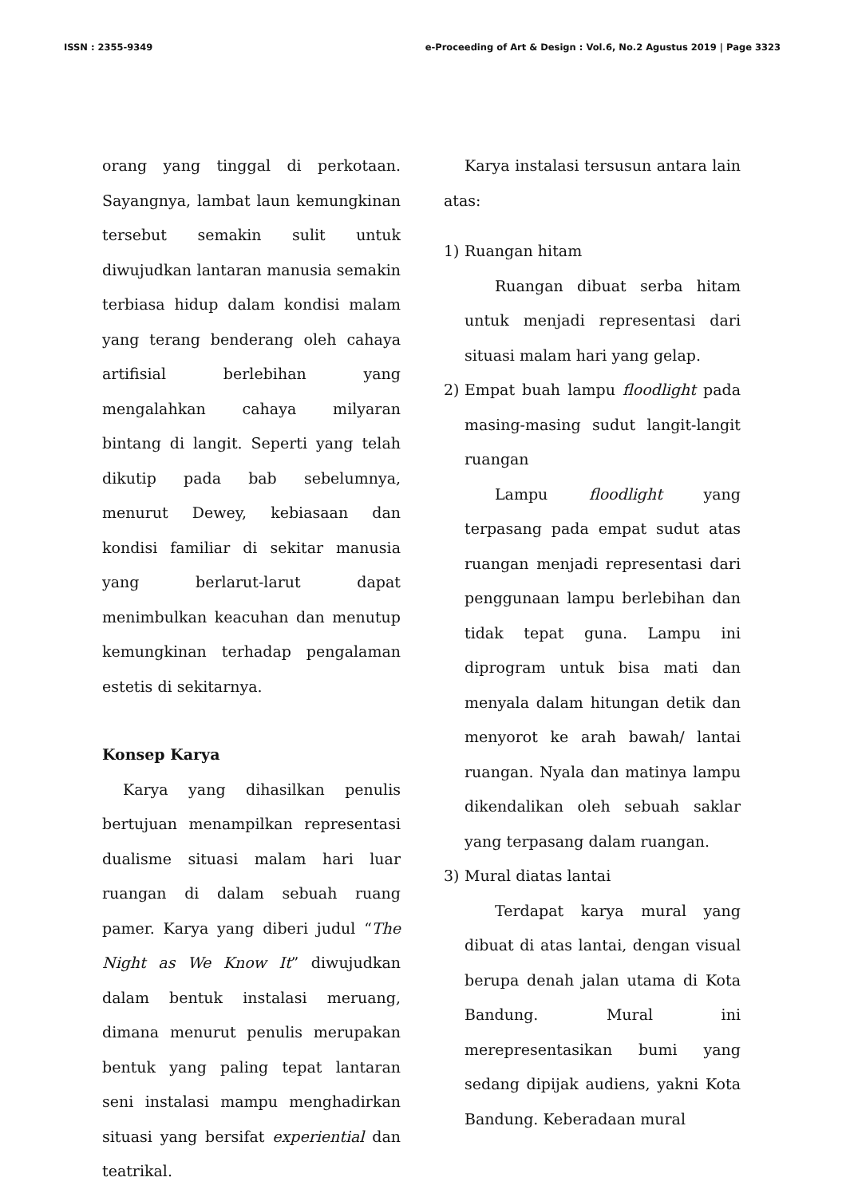ISSN : 2355-9349 e-Proceeding of Art & Design : Vol.6, No.2 Agustus 2019 | Page 3323
orang yang tinggal di perkotaan. Sayangnya, lambat laun kemungkinan tersebut semakin sulit untuk diwujudkan lantaran manusia semakin terbiasa hidup dalam kondisi malam yang terang benderang oleh cahaya artifisial berlebihan yang mengalahkan cahaya milyaran bintang di langit. Seperti yang telah dikutip pada bab sebelumnya, menurut Dewey, kebiasaan dan kondisi familiar di sekitar manusia yang berlarut-larut dapat menimbulkan keacuhan dan menutup kemungkinan terhadap pengalaman estetis di sekitarnya.
Konsep Karya
Karya yang dihasilkan penulis bertujuan menampilkan representasi dualisme situasi malam hari luar ruangan di dalam sebuah ruang pamer. Karya yang diberi judul “The Night as We Know It” diwujudkan dalam bentuk instalasi meruang, dimana menurut penulis merupakan bentuk yang paling tepat lantaran seni instalasi mampu menghadirkan situasi yang bersifat experiential dan teatrikal.
Karya instalasi tersusun antara lain atas:
1) Ruangan hitam
Ruangan dibuat serba hitam untuk menjadi representasi dari situasi malam hari yang gelap.
2) Empat buah lampu floodlight pada masing-masing sudut langit-langit ruangan
Lampu floodlight yang terpasang pada empat sudut atas ruangan menjadi representasi dari penggunaan lampu berlebihan dan tidak tepat guna. Lampu ini diprogram untuk bisa mati dan menyala dalam hitungan detik dan menyorot ke arah bawah/ lantai ruangan. Nyala dan matinya lampu dikendalikan oleh sebuah saklar yang terpasang dalam ruangan.
3) Mural diatas lantai
Terdapat karya mural yang dibuat di atas lantai, dengan visual berupa denah jalan utama di Kota Bandung. Mural ini merepresentasikan bumi yang sedang dipijak audiens, yakni Kota Bandung. Keberadaan mural